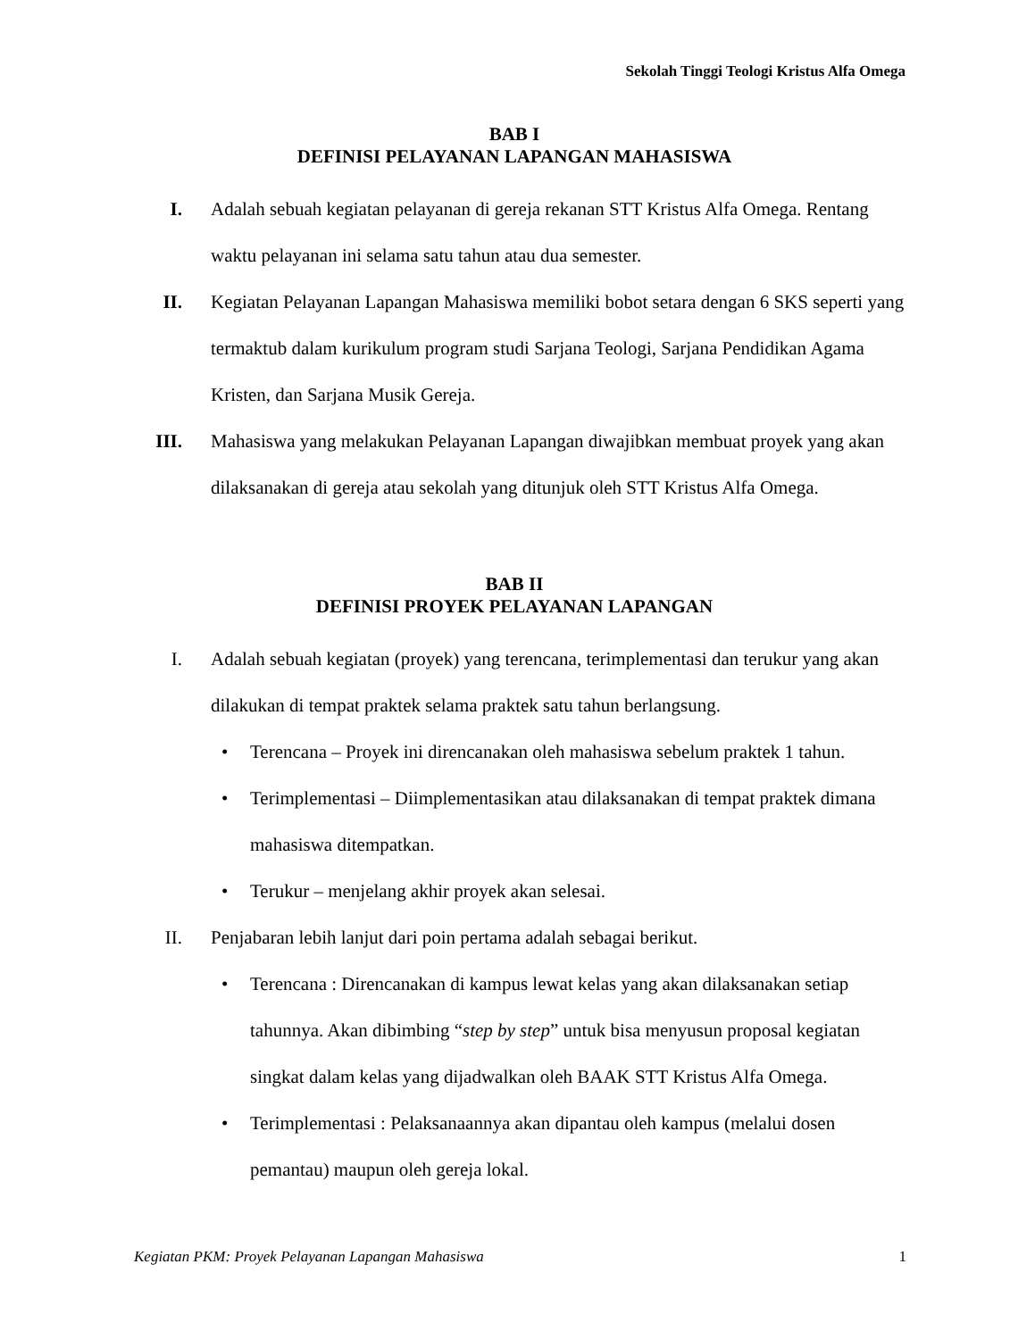Sekolah Tinggi Teologi Kristus Alfa Omega
BAB I
DEFINISI PELAYANAN LAPANGAN MAHASISWA
I. Adalah sebuah kegiatan pelayanan di gereja rekanan STT Kristus Alfa Omega. Rentang waktu pelayanan ini selama satu tahun atau dua semester.
II. Kegiatan Pelayanan Lapangan Mahasiswa memiliki bobot setara dengan 6 SKS seperti yang termaktub dalam kurikulum program studi Sarjana Teologi, Sarjana Pendidikan Agama Kristen, dan Sarjana Musik Gereja.
III. Mahasiswa yang melakukan Pelayanan Lapangan diwajibkan membuat proyek yang akan dilaksanakan di gereja atau sekolah yang ditunjuk oleh STT Kristus Alfa Omega.
BAB II
DEFINISI PROYEK PELAYANAN LAPANGAN
I. Adalah sebuah kegiatan (proyek) yang terencana, terimplementasi dan terukur yang akan dilakukan di tempat praktek selama praktek satu tahun berlangsung.
• Terencana – Proyek ini direncanakan oleh mahasiswa sebelum praktek 1 tahun.
• Terimplementasi – Diimplementasikan atau dilaksanakan di tempat praktek dimana mahasiswa ditempatkan.
• Terukur – menjelang akhir proyek akan selesai.
II. Penjabaran lebih lanjut dari poin pertama adalah sebagai berikut.
• Terencana : Direncanakan di kampus lewat kelas yang akan dilaksanakan setiap tahunnya. Akan dibimbing “step by step” untuk bisa menyusun proposal kegiatan singkat dalam kelas yang dijadwalkan oleh BAAK STT Kristus Alfa Omega.
• Terimplementasi : Pelaksanaannya akan dipantau oleh kampus (melalui dosen pemantau) maupun oleh gereja lokal.
Kegiatan PKM: Proyek Pelayanan Lapangan Mahasiswa 1